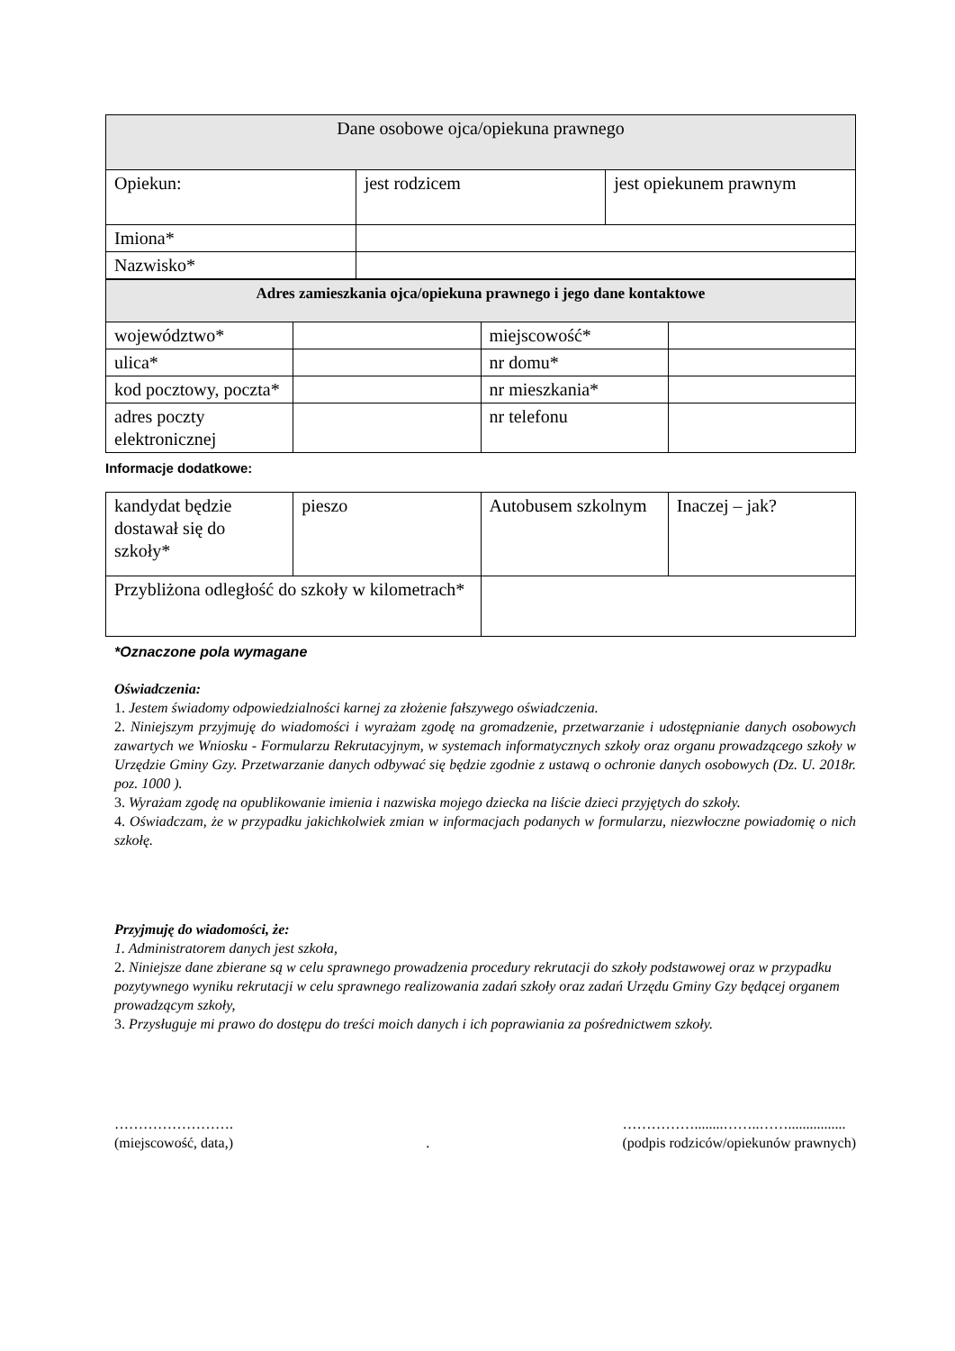| Dane osobowe ojca/opiekuna prawnego | | |
| --- | --- | --- |
| Opiekun: | jest rodzicem | jest opiekunem prawnym |
| Imiona* | | |
| Nazwisko* | | |
| Adres zamieszkania ojca/opiekuna prawnego i jego dane kontaktowe | | | |
| --- | --- | --- | --- |
| województwo* | | miejscowość* | |
| ulica* | | nr domu* | |
| kod pocztowy, poczta* | | nr mieszkania* | |
| adres poczty elektronicznej | | nr telefonu | |
Informacje dodatkowe:
| kandydat będzie dostawał się do szkoły* | pieszo | Autobusem szkolnym | Inaczej – jak? |
| Przybliżona odległość do szkoły w kilometrach* | | | |
*Oznaczone pola wymagane
Oświadczenia:
1. Jestem świadomy odpowiedzialności karnej za złożenie fałszywego oświadczenia.
2. Niniejszym przyjmuję do wiadomości i wyrażam zgodę na gromadzenie, przetwarzanie i udostępnianie danych osobowych zawartych we Wniosku - Formularzu Rekrutacyjnym, w systemach informatycznych szkoły oraz organu prowadzącego szkoły w Urzędzie Gminy Gzy. Przetwarzanie danych odbywać się będzie zgodnie z ustawą o ochronie danych osobowych (Dz. U. 2018r. poz. 1000 ).
3. Wyrażam zgodę na opublikowanie imienia i nazwiska mojego dziecka na liście dzieci przyjętych do szkoły.
4. Oświadczam, że w przypadku jakichkolwiek zmian w informacjach podanych w formularzu, niezwłoczne powiadomię o nich szkołę.
Przyjmuję do wiadomości, że:
1. Administratorem danych jest szkoła,
2. Niniejsze dane zbierane są w celu sprawnego prowadzenia procedury rekrutacji do szkoły podstawowej oraz w przypadku pozytywnego wyniku rekrutacji w celu sprawnego realizowania zadań szkoły oraz zadań Urzędu Gminy Gzy będącej organem prowadzącym szkoły,
3. Przysługuje mi prawo do dostępu do treści moich danych i ich poprawiania za pośrednictwem szkoły.
…………………….
(miejscowość, data,)
.
……………........……..……................
(podpis rodziców/opiekunów prawnych)